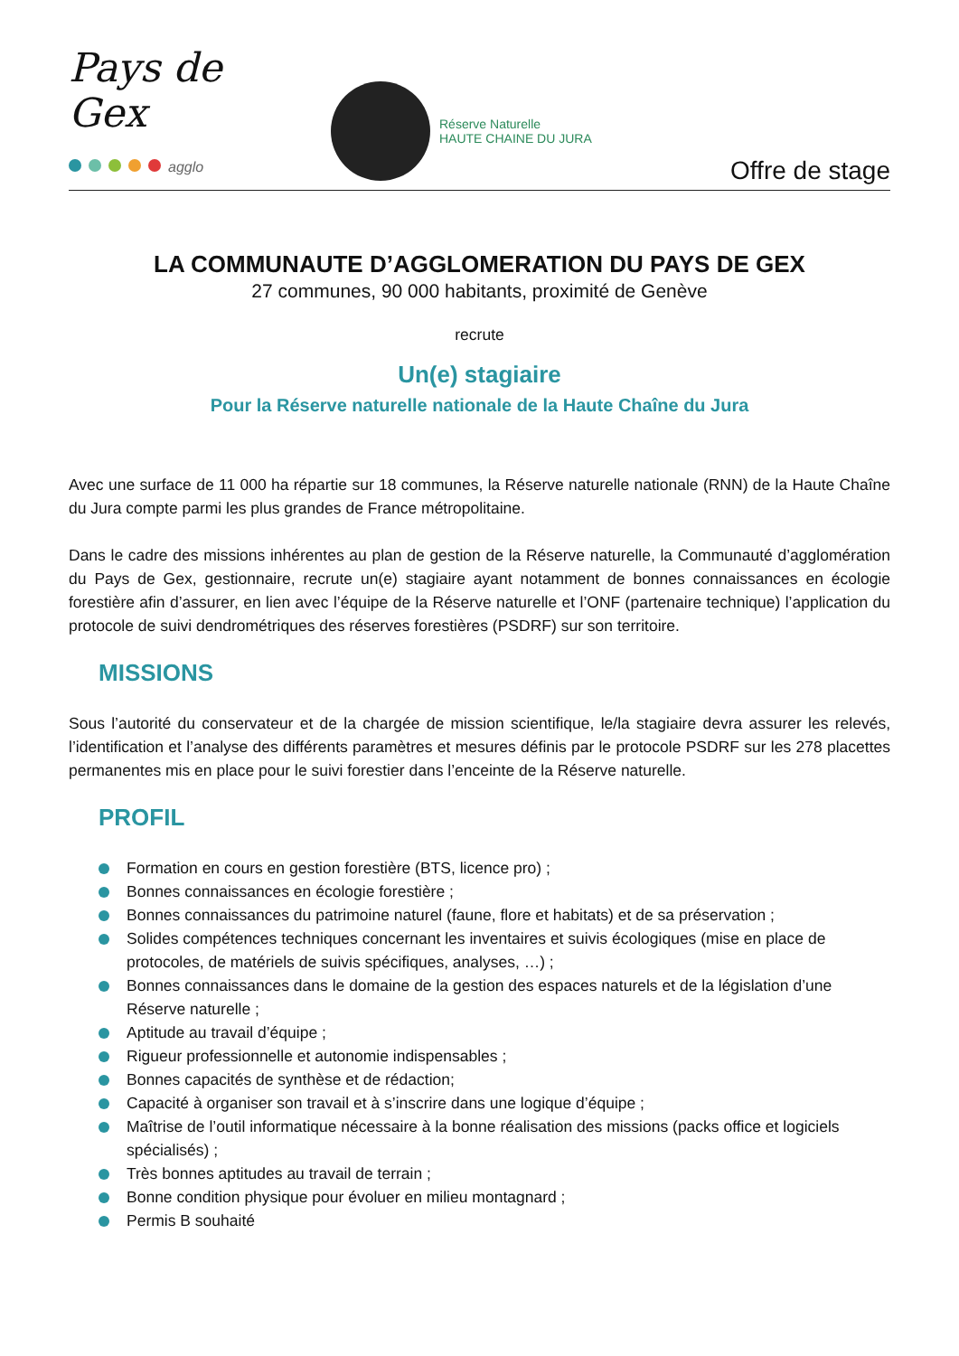Pays de Gex
agglo
Réserve Naturelle
HAUTE CHAINE DU JURA
Offre de stage
LA COMMUNAUTE D’AGGLOMERATION DU PAYS DE GEX
27 communes, 90 000 habitants, proximité de Genève
recrute
Un(e) stagiaire
Pour la Réserve naturelle nationale de la Haute Chaîne du Jura
Avec une surface de 11 000 ha répartie sur 18 communes, la Réserve naturelle nationale (RNN) de la Haute Chaîne du Jura compte parmi les plus grandes de France métropolitaine.
Dans le cadre des missions inhérentes au plan de gestion de la Réserve naturelle, la Communauté d’agglomération du Pays de Gex, gestionnaire, recrute un(e) stagiaire ayant notamment de bonnes connaissances en écologie forestière afin d’assurer, en lien avec l’équipe de la Réserve naturelle et l’ONF (partenaire technique) l’application du protocole de suivi dendrométriques des réserves forestières (PSDRF) sur son territoire.
MISSIONS
Sous l’autorité du conservateur et de la chargée de mission scientifique, le/la stagiaire devra assurer les relevés, l’identification et l’analyse des différents paramètres et mesures définis par le protocole PSDRF sur les 278 placettes permanentes mis en place pour le suivi forestier dans l’enceinte de la Réserve naturelle.
PROFIL
Formation en cours en gestion forestière (BTS, licence pro) ;
Bonnes connaissances en écologie forestière ;
Bonnes connaissances du patrimoine naturel (faune, flore et habitats) et de sa préservation ;
Solides compétences techniques concernant les inventaires et suivis écologiques (mise en place de protocoles, de matériels de suivis spécifiques, analyses, …) ;
Bonnes connaissances dans le domaine de la gestion des espaces naturels et de la législation d’une Réserve naturelle ;
Aptitude au travail d’équipe ;
Rigueur professionnelle et autonomie indispensables ;
Bonnes capacités de synthèse et de rédaction;
Capacité à organiser son travail et à s’inscrire dans une logique d’équipe ;
Maîtrise de l’outil informatique nécessaire à la bonne réalisation des missions (packs office et logiciels spécialisés) ;
Très bonnes aptitudes au travail de terrain ;
Bonne condition physique pour évoluer en milieu montagnard ;
Permis B souhaité